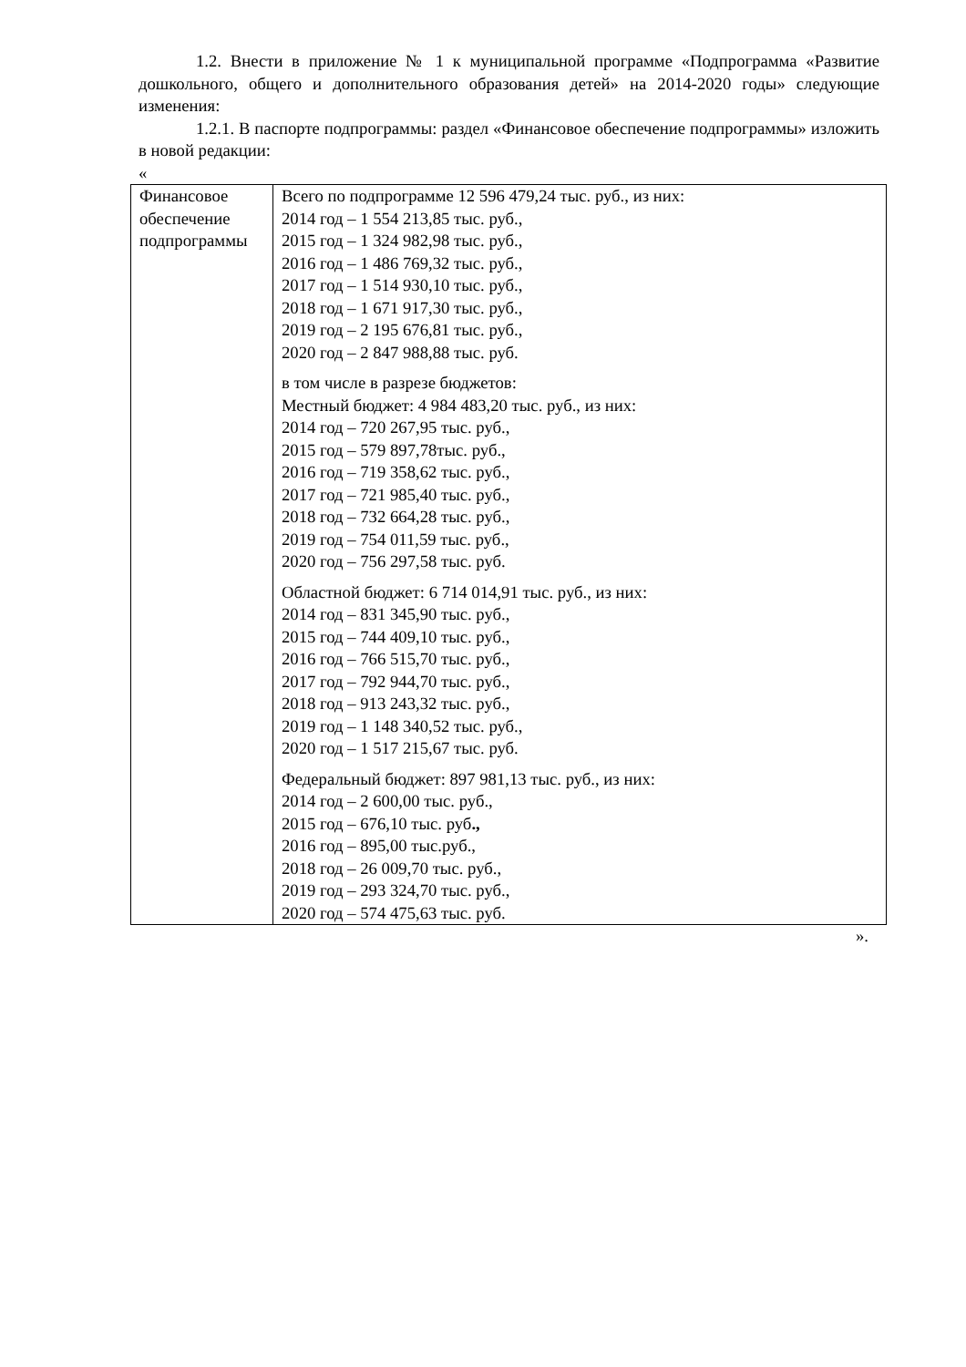1.2. Внести в приложение № 1 к муниципальной программе «Подпрограмма «Развитие дошкольного, общего и дополнительного образования детей» на 2014-2020 годы» следующие изменения:
1.2.1. В паспорте подпрограммы: раздел «Финансовое обеспечение подпрограммы» изложить в новой редакции:
«
| Финансовое обеспечение подпрограммы | Всего по подпрограмме 12 596 479,24 тыс. руб., из них: 2014 год – 1 554 213,85 тыс. руб., 2015 год – 1 324 982,98 тыс. руб., 2016 год – 1 486 769,32 тыс. руб., 2017 год – 1 514 930,10 тыс. руб., 2018 год – 1 671 917,30 тыс. руб., 2019 год – 2 195 676,81 тыс. руб., 2020 год – 2 847 988,88 тыс. руб. в том числе в разрезе бюджетов: Местный бюджет: 4 984 483,20 тыс. руб., из них: 2014 год – 720 267,95 тыс. руб., 2015 год – 579 897,78тыс. руб., 2016 год – 719 358,62 тыс. руб., 2017 год – 721 985,40 тыс. руб., 2018 год – 732 664,28 тыс. руб., 2019 год – 754 011,59 тыс. руб., 2020 год – 756 297,58 тыс. руб. Областной бюджет: 6 714 014,91 тыс. руб., из них: 2014 год – 831 345,90 тыс. руб., 2015 год – 744 409,10 тыс. руб., 2016 год – 766 515,70 тыс. руб., 2017 год – 792 944,70 тыс. руб., 2018 год – 913 243,32 тыс. руб., 2019 год – 1 148 340,52 тыс. руб., 2020 год – 1 517 215,67 тыс. руб. Федеральный бюджет: 897 981,13 тыс. руб., из них: 2014 год – 2 600,00 тыс. руб., 2015 год – 676,10 тыс. руб ., 2016 год – 895,00 тыс.руб., 2018 год – 26 009,70 тыс. руб., 2019 год – 293 324,70 тыс. руб., 2020 год – 574 475,63 тыс. руб. |
».